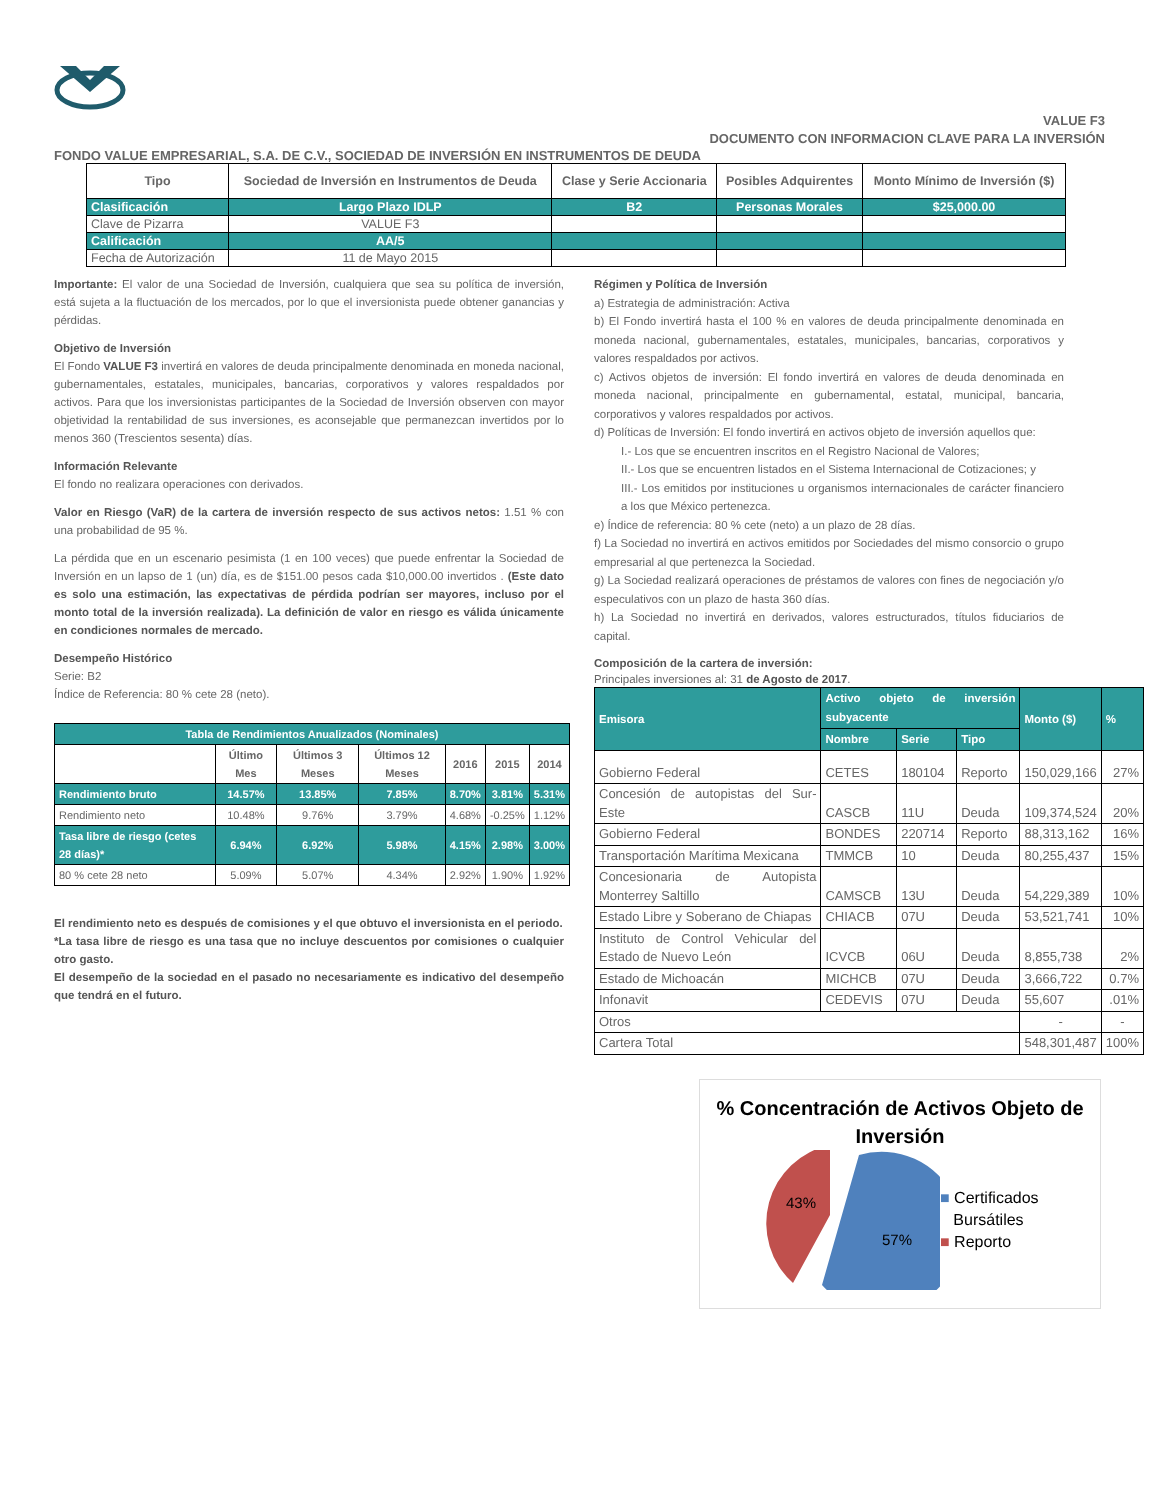VALUE F3
DOCUMENTO CON INFORMACION CLAVE PARA LA INVERSIÓN
FONDO VALUE EMPRESARIAL, S.A. DE C.V., SOCIEDAD DE INVERSIÓN EN INSTRUMENTOS DE DEUDA
| Tipo | Sociedad de Inversión en Instrumentos de Deuda | Clase y Serie Accionaria | Posibles Adquirentes | Monto Mínimo de Inversión ($) |
| --- | --- | --- | --- | --- |
| Clasificación | Largo Plazo IDLP | B2 | Personas Morales | $25,000.00 |
| Clave de Pizarra | VALUE F3 | | | |
| Calificación | AA/5 | | | |
| Fecha de Autorización | 11 de Mayo 2015 | | | |
Importante: El valor de una Sociedad de Inversión, cualquiera que sea su política de inversión, está sujeta a la fluctuación de los mercados, por lo que el inversionista puede obtener ganancias y pérdidas.
Objetivo de Inversión
El Fondo VALUE F3 invertirá en valores de deuda principalmente denominada en moneda nacional, gubernamentales, estatales, municipales, bancarias, corporativos y valores respaldados por activos. Para que los inversionistas participantes de la Sociedad de Inversión observen con mayor objetividad la rentabilidad de sus inversiones, es aconsejable que permanezcan invertidos por lo menos 360 (Trescientos sesenta) días.
Información Relevante
El fondo no realizara operaciones con derivados.
Valor en Riesgo (VaR) de la cartera de inversión respecto de sus activos netos: 1.51 % con una probabilidad de 95 %.
La pérdida que en un escenario pesimista (1 en 100 veces) que puede enfrentar la Sociedad de Inversión en un lapso de 1 (un) día, es de $151.00 pesos cada $10,000.00 invertidos . (Este dato es solo una estimación, las expectativas de pérdida podrían ser mayores, incluso por el monto total de la inversión realizada). La definición de valor en riesgo es válida únicamente en condiciones normales de mercado.
Desempeño Histórico
Serie: B2
Índice de Referencia: 80 % cete 28 (neto).
| Tabla de Rendimientos Anualizados (Nominales) | | | | | | |
| --- | --- | --- | --- | --- | --- | --- |
| | Último Mes | Últimos 3 Meses | Últimos 12 Meses | 2016 | 2015 | 2014 |
| Rendimiento bruto | 14.57% | 13.85% | 7.85% | 8.70% | 3.81% | 5.31% |
| Rendimiento neto | 10.48% | 9.76% | 3.79% | 4.68% | -0.25% | 1.12% |
| Tasa libre de riesgo (cetes 28 días)* | 6.94% | 6.92% | 5.98% | 4.15% | 2.98% | 3.00% |
| 80 % cete 28 neto | 5.09% | 5.07% | 4.34% | 2.92% | 1.90% | 1.92% |
El rendimiento neto es después de comisiones y el que obtuvo el inversionista en el periodo.
*La tasa libre de riesgo es una tasa que no incluye descuentos por comisiones o cualquier otro gasto.
El desempeño de la sociedad en el pasado no necesariamente es indicativo del desempeño que tendrá en el futuro.
Régimen y Política de Inversión
a) Estrategia de administración: Activa
b) El Fondo invertirá hasta el 100 % en valores de deuda principalmente denominada en moneda nacional, gubernamentales, estatales, municipales, bancarias, corporativos y valores respaldados por activos.
c) Activos objetos de inversión: El fondo invertirá en valores de deuda denominada en moneda nacional, principalmente en gubernamental, estatal, municipal, bancaria, corporativos y valores respaldados por activos.
d) Políticas de Inversión: El fondo invertirá en activos objeto de inversión aquellos que:
I.- Los que se encuentren inscritos en el Registro Nacional de Valores;
II.- Los que se encuentren listados en el Sistema Internacional de Cotizaciones; y
III.- Los emitidos por instituciones u organismos internacionales de carácter financiero a los que México pertenezca.
e) Índice de referencia: 80 % cete (neto) a un plazo de 28 días.
f) La Sociedad no invertirá en activos emitidos por Sociedades del mismo consorcio o grupo empresarial al que pertenezca la Sociedad.
g) La Sociedad realizará operaciones de préstamos de valores con fines de negociación y/o especulativos con un plazo de hasta 360 días.
h) La Sociedad no invertirá en derivados, valores estructurados, títulos fiduciarios de capital.
Composición de la cartera de inversión:
Principales inversiones al: 31 de Agosto de 2017.
| Emisora | Activo objeto de inversión subyacente | | | Monto ($) | % |
| --- | --- | --- | --- | --- | --- |
| | Nombre | Serie | Tipo | | |
| Gobierno Federal | CETES | 180104 | Reporto | 150,029,166 | 27% |
| Concesión de autopistas del Sur-Este | CASCB | 11U | Deuda | 109,374,524 | 20% |
| Gobierno Federal | BONDES | 220714 | Reporto | 88,313,162 | 16% |
| Transportación Marítima Mexicana | TMMCB | 10 | Deuda | 80,255,437 | 15% |
| Concesionaria de Autopista Monterrey Saltillo | CAMSCB | 13U | Deuda | 54,229,389 | 10% |
| Estado Libre y Soberano de Chiapas | CHIACB | 07U | Deuda | 53,521,741 | 10% |
| Instituto de Control Vehicular del Estado de Nuevo León | ICVCB | 06U | Deuda | 8,855,738 | 2% |
| Estado de Michoacán | MICHCB | 07U | Deuda | 3,666,722 | 0.7% |
| Infonavit | CEDEVIS | 07U | Deuda | 55,607 | .01% |
| Otros | | | | - | - |
| Cartera Total | | | | 548,301,487 | 100% |
% Concentración de Activos Objeto de Inversión
43%
57%
■ Certificados
Bursátiles
■ Reporto